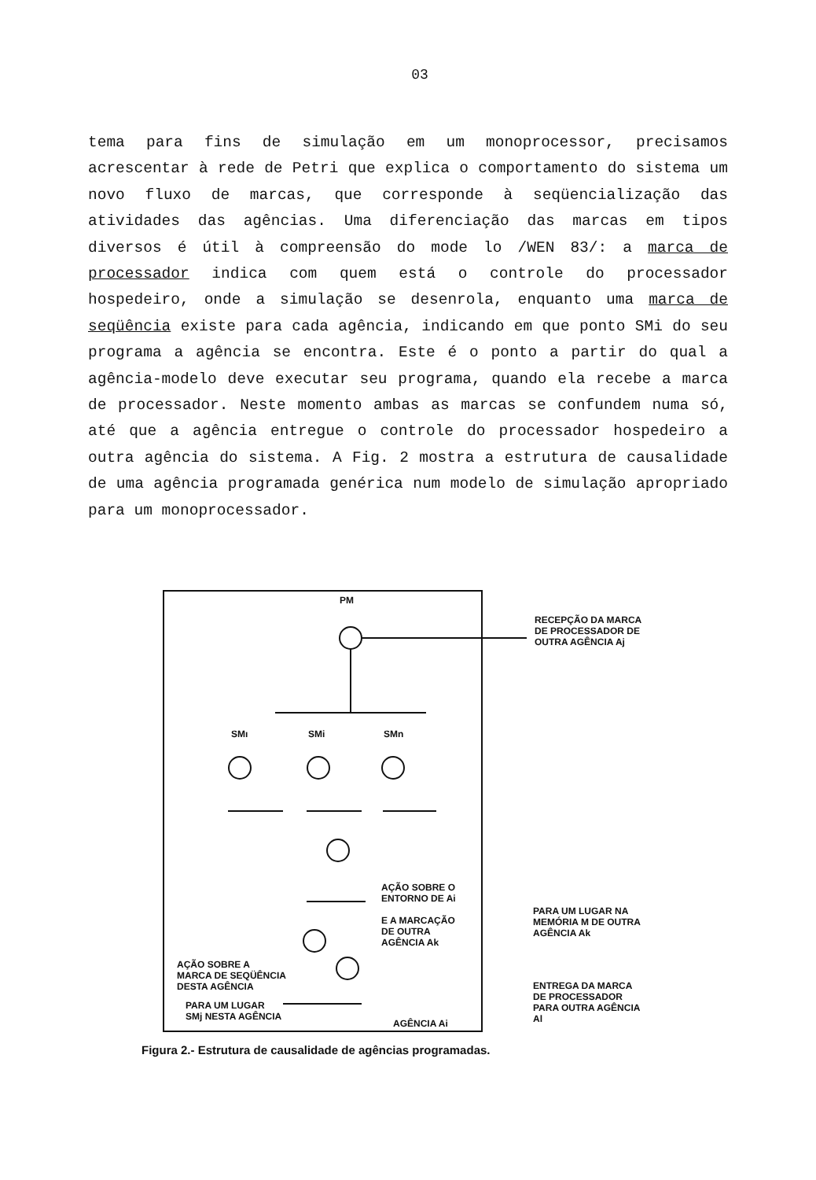03
tema para fins de simulação em um monoprocessor, precisamos acrescentar à rede de Petri que explica o comportamento do sistema um novo fluxo de marcas, que corresponde à seqüencialização das atividades das agências. Uma diferenciação das marcas em tipos diversos é útil à compreensão do mode lo /WEN 83/: a marca de processador indica com quem está o controle do processador hospedeiro, onde a simulação se desenrola, enquanto uma marca de seqüência existe para cada agência, indicando em que ponto SMi do seu programa a agência se encontra. Este é o ponto a partir do qual a agência-modelo deve executar seu programa, quando ela recebe a marca de processador. Neste momento ambas as marcas se confundem numa só, até que a agência entregue o controle do processador hospedeiro a outra agência do sistema. A Fig. 2 mostra a estrutura de causalidade de uma agência programada genérica num modelo de simulação apropriado para um monoprocessador.
PM
RECEPÇÃO DA MARCA
DE PROCESSADOR DE
OUTRA AGÊNCIA Aj
SMı SMi SMn
AÇÃO SOBRE O
ENTORNO DE Ai
E A MARCAÇÃO
DE OUTRA
AGÊNCIA Ak
PARA UM LUGAR NA
MEMÓRIA M DE OUTRA
AGÊNCIA Ak
AÇÃO SOBRE A
MARCA DE SEQÜÊNCIA
DESTA AGÊNCIA
ENTREGA DA MARCA
DE PROCESSADOR
PARA OUTRA AGÊNCIA
Al
PARA UM LUGAR
SMj NESTA AGÊNCIA
AGÊNCIA Ai
Figura 2.- Estrutura de causalidade de agências programadas.